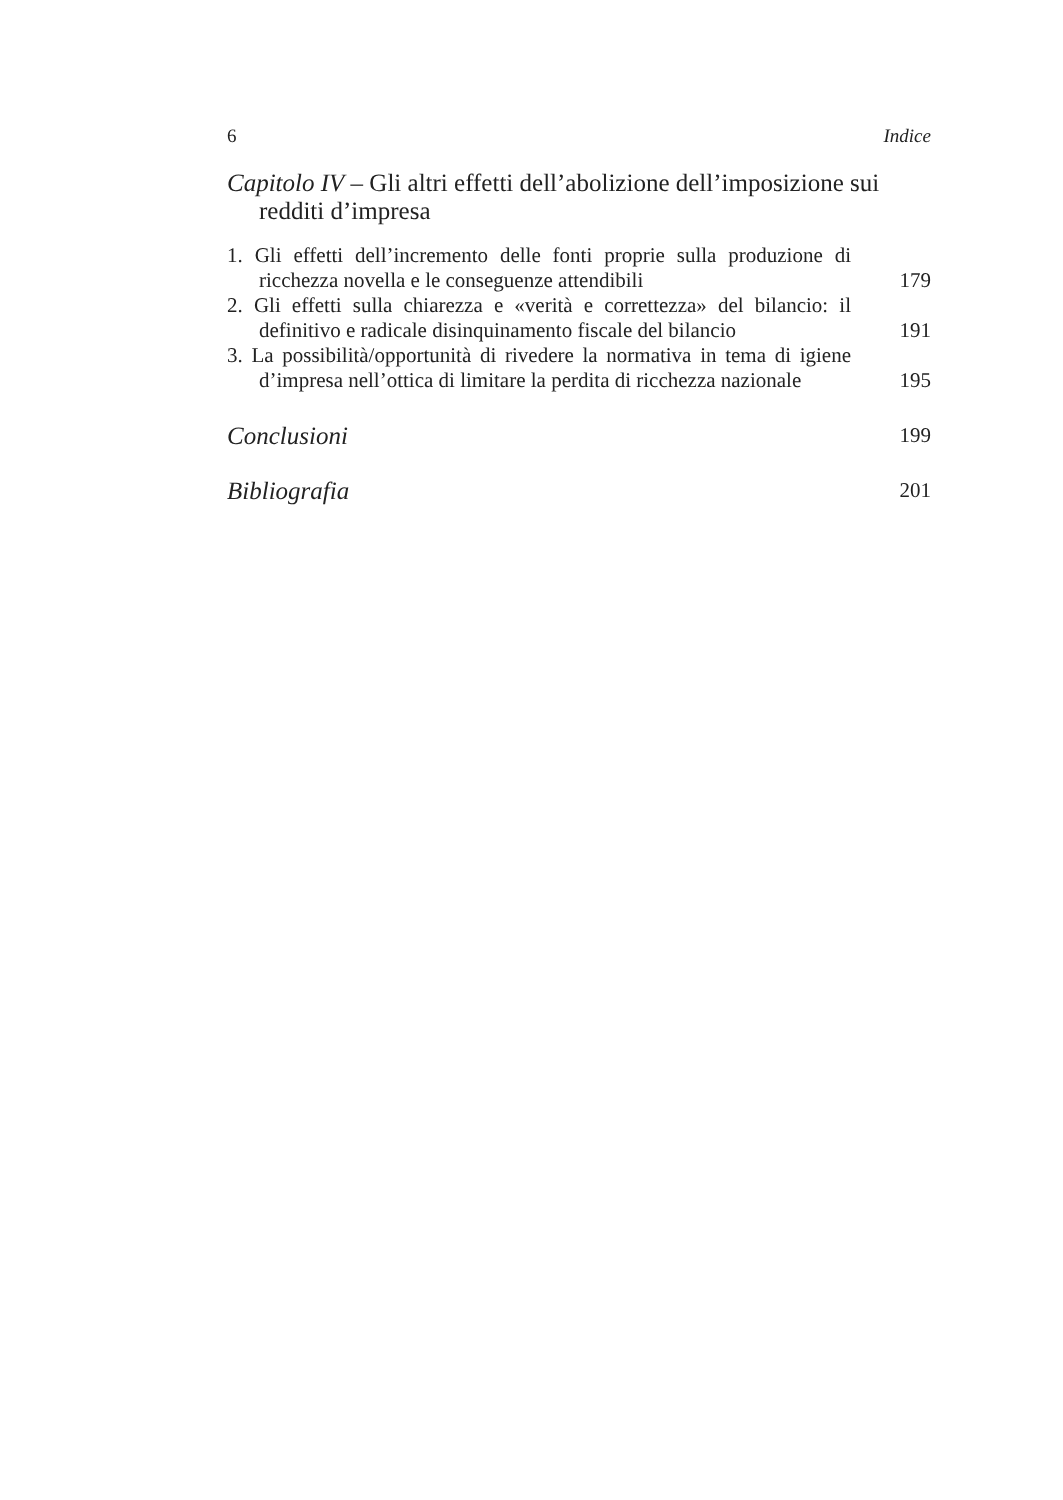6 Indice
Capitolo IV – Gli altri effetti dell’abolizione dell’imposizione sui redditi d’impresa
1. Gli effetti dell’incremento delle fonti proprie sulla produzione di ricchezza novella e le conseguenze attendibili
179
2. Gli effetti sulla chiarezza e «verità e correttezza» del bilancio: il definitivo e radicale disinquinamento fiscale del bilancio
191
3. La possibilità/opportunità di rivedere la normativa in tema di igiene d’impresa nell’ottica di limitare la perdita di ricchezza nazionale
195
Conclusioni
199
Bibliografia
201